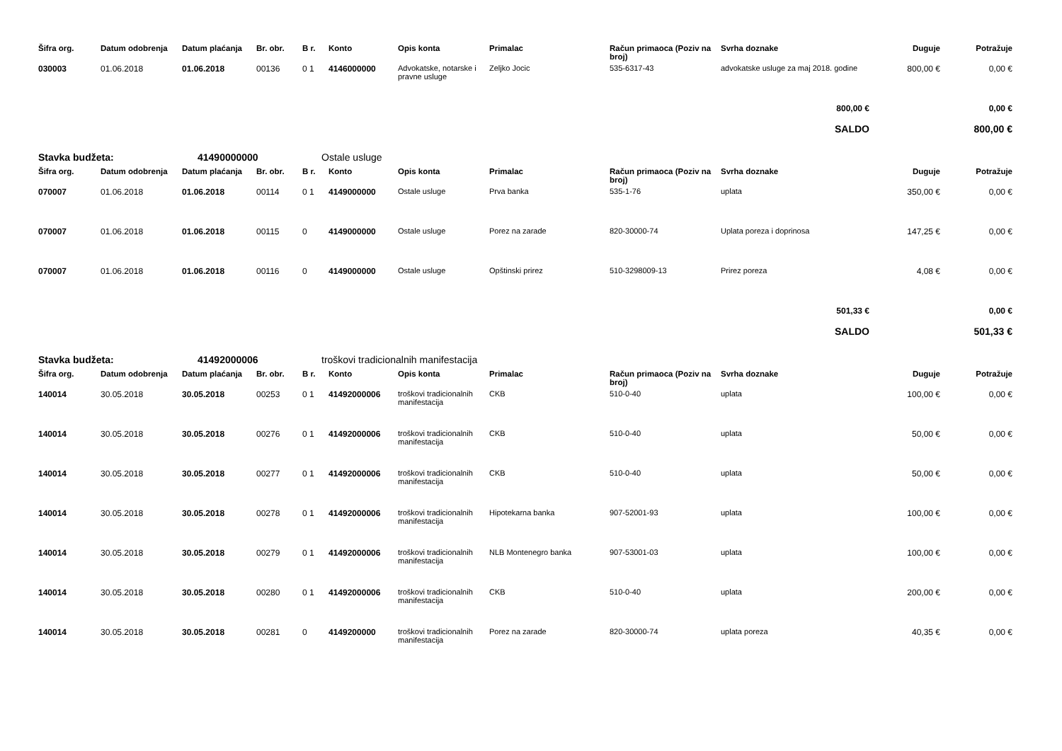| Šifra org. | Datum odobrenja | Datum plaćanja | Br. obr. | B r. | Konto | Opis konta | Primalac | Račun primaoca (Poziv na broj) | Svrha doznake | Duguje | Potražuje |
| --- | --- | --- | --- | --- | --- | --- | --- | --- | --- | --- | --- |
| 030003 | 01.06.2018 | 01.06.2018 | 00136 | 0 1 | 4146000000 | Advokatske, notarske i pravne usluge | Zeljko Jocic | 535-6317-43 | advokatske usluge za maj 2018. godine | 800,00 € | 0,00 € |
| 800,00 € | | | | | | | | | | | 0,00 € |
| SALDO | | | | | | | | | | | 800,00 € |
Stavka budžeta: 41490000000 Ostale usluge
| Šifra org. | Datum odobrenja | Datum plaćanja | Br. obr. | B r. | Konto | Opis konta | Primalac | Račun primaoca (Poziv na broj) | Svrha doznake | Duguje | Potražuje |
| --- | --- | --- | --- | --- | --- | --- | --- | --- | --- | --- | --- |
| 070007 | 01.06.2018 | 01.06.2018 | 00114 | 0 1 | 4149000000 | Ostale usluge | Prva banka | 535-1-76 | uplata | 350,00 € | 0,00 € |
| 070007 | 01.06.2018 | 01.06.2018 | 00115 | 0 | 4149000000 | Ostale usluge | Porez na zarade | 820-30000-74 | Uplata poreza i doprinosa | 147,25 € | 0,00 € |
| 070007 | 01.06.2018 | 01.06.2018 | 00116 | 0 | 4149000000 | Ostale usluge | Opštinski prirez | 510-3298009-13 | Prirez poreza | 4,08 € | 0,00 € |
| 501,33 € | | | | | | | | | | | 0,00 € |
| SALDO | | | | | | | | | | | 501,33 € |
Stavka budžeta: 41492000006 troškovi tradicionalnih manifestacija
| Šifra org. | Datum odobrenja | Datum plaćanja | Br. obr. | B r. | Konto | Opis konta | Primalac | Račun primaoca (Poziv na broj) | Svrha doznake | Duguje | Potražuje |
| --- | --- | --- | --- | --- | --- | --- | --- | --- | --- | --- | --- |
| 140014 | 30.05.2018 | 30.05.2018 | 00253 | 0 1 | 41492000006 | troškovi tradicionalnih manifestacija | CKB | 510-0-40 | uplata | 100,00 € | 0,00 € |
| 140014 | 30.05.2018 | 30.05.2018 | 00276 | 0 1 | 41492000006 | troškovi tradicionalnih manifestacija | CKB | 510-0-40 | uplata | 50,00 € | 0,00 € |
| 140014 | 30.05.2018 | 30.05.2018 | 00277 | 0 1 | 41492000006 | troškovi tradicionalnih manifestacija | CKB | 510-0-40 | uplata | 50,00 € | 0,00 € |
| 140014 | 30.05.2018 | 30.05.2018 | 00278 | 0 1 | 41492000006 | troškovi tradicionalnih manifestacija | Hipotekarna banka | 907-52001-93 | uplata | 100,00 € | 0,00 € |
| 140014 | 30.05.2018 | 30.05.2018 | 00279 | 0 1 | 41492000006 | troškovi tradicionalnih manifestacija | NLB Montenegro banka | 907-53001-03 | uplata | 100,00 € | 0,00 € |
| 140014 | 30.05.2018 | 30.05.2018 | 00280 | 0 1 | 41492000006 | troškovi tradicionalnih manifestacija | CKB | 510-0-40 | uplata | 200,00 € | 0,00 € |
| 140014 | 30.05.2018 | 30.05.2018 | 00281 | 0 | 4149200000 | troškovi tradicionalnih manifestacija | Porez na zarade | 820-30000-74 | uplata poreza | 40,35 € | 0,00 € |